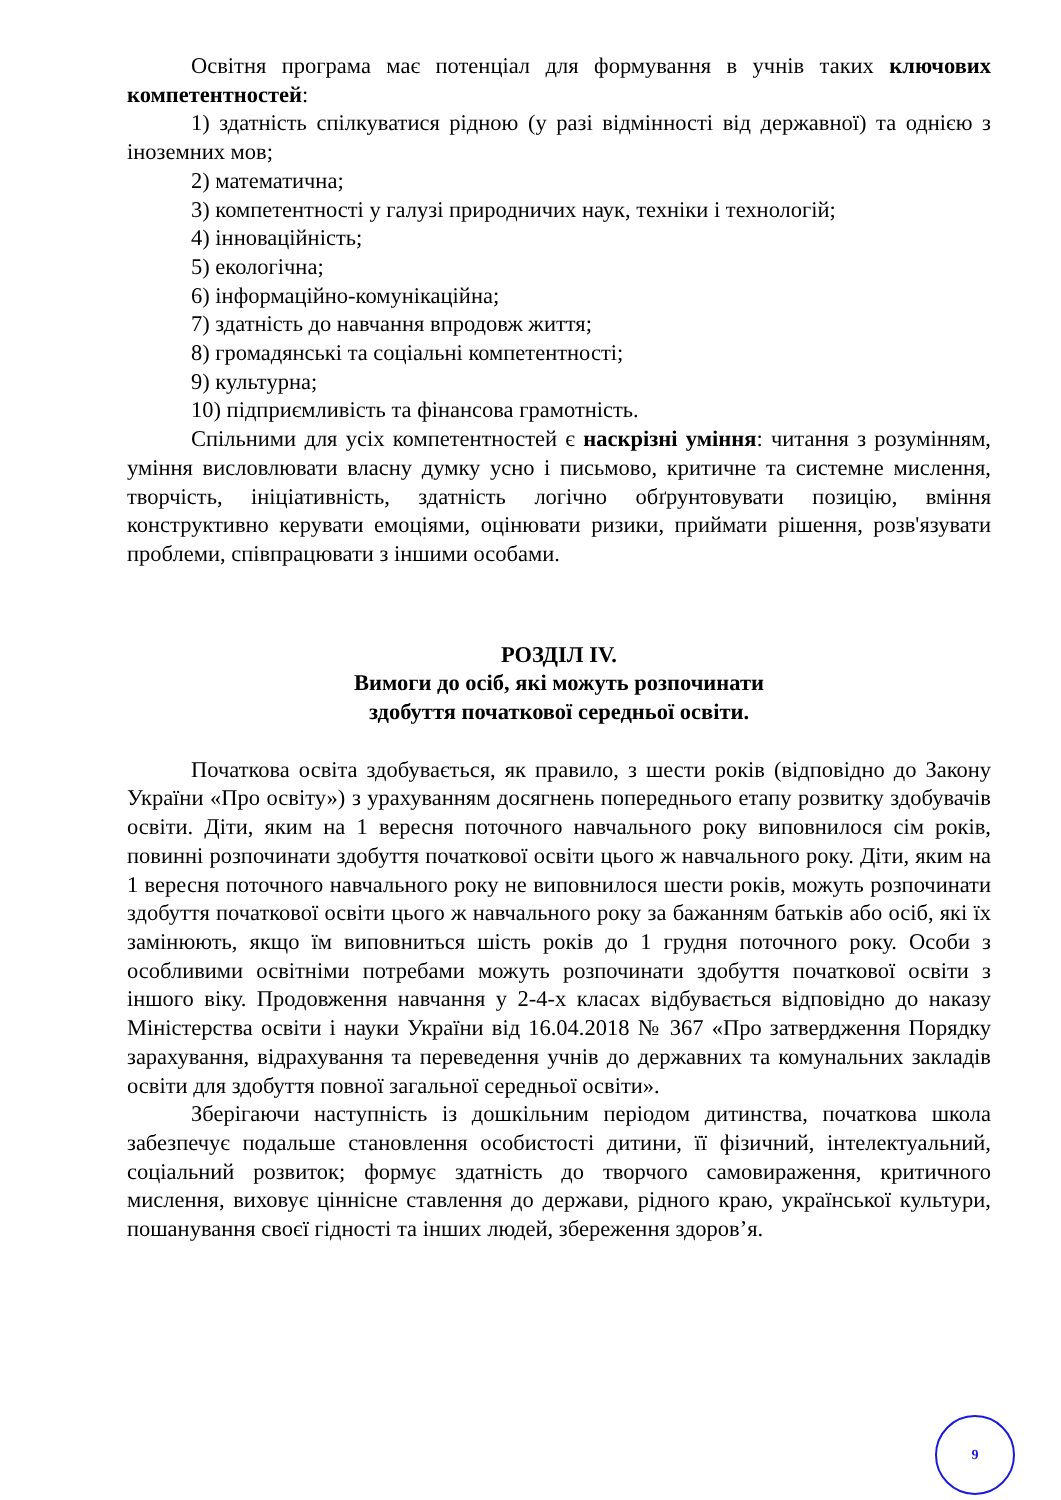Освітня програма має потенціал для формування в учнів таких ключових компетентностей:
1) здатність спілкуватися рідною (у разі відмінності від державної) та однією з іноземних мов;
2) математична;
3) компетентності у галузі природничих наук, техніки і технологій;
4) інноваційність;
5) екологічна;
6) інформаційно-комунікаційна;
7) здатність до навчання впродовж життя;
8) громадянські та соціальні компетентності;
9) культурна;
10) підприємливість та фінансова грамотність.
Спільними для усіх компетентностей є наскрізні уміння: читання з розумінням, уміння висловлювати власну думку усно і письмово, критичне та системне мислення, творчість, ініціативність, здатність логічно обґрунтовувати позицію, вміння конструктивно керувати емоціями, оцінювати ризики, приймати рішення, розв'язувати проблеми, співпрацювати з іншими особами.
РОЗДІЛ IV.
Вимоги до осіб, які можуть розпочинати
здобуття початкової середньої освіти.
Початкова освіта здобувається, як правило, з шести років (відповідно до Закону України «Про освіту») з урахуванням досягнень попереднього етапу розвитку здобувачів освіти. Діти, яким на 1 вересня поточного навчального року виповнилося сім років, повинні розпочинати здобуття початкової освіти цього ж навчального року. Діти, яким на 1 вересня поточного навчального року не виповнилося шести років, можуть розпочинати здобуття початкової освіти цього ж навчального року за бажанням батьків або осіб, які їх замінюють, якщо їм виповниться шість років до 1 грудня поточного року. Особи з особливими освітніми потребами можуть розпочинати здобуття початкової освіти з іншого віку. Продовження навчання у 2-4-х класах відбувається відповідно до наказу Міністерства освіти і науки України від 16.04.2018 № 367 «Про затвердження Порядку зарахування, відрахування та переведення учнів до державних та комунальних закладів освіти для здобуття повної загальної середньої освіти».
Зберігаючи наступність із дошкільним періодом дитинства, початкова школа забезпечує подальше становлення особистості дитини, її фізичний, інтелектуальний, соціальний розвиток; формує здатність до творчого самовираження, критичного мислення, виховує ціннісне ставлення до держави, рідного краю, української культури, пошанування своєї гідності та інших людей, збереження здоров’я.
9